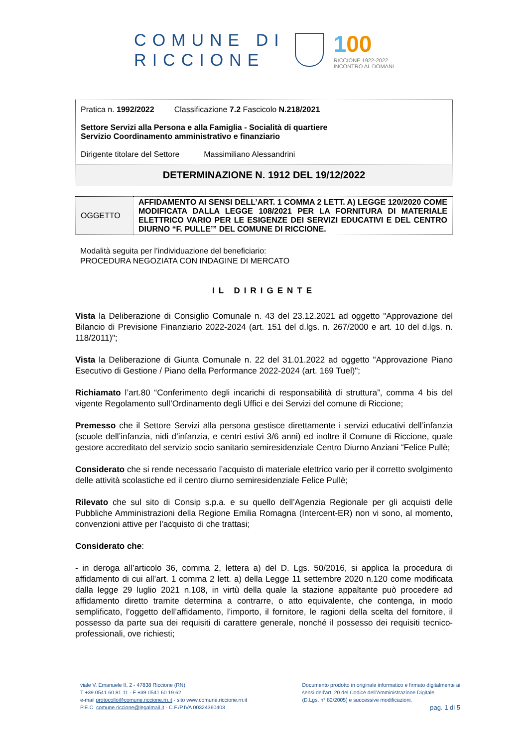COMUNE DI
RICCIONE
100
RICCIONE 1922-2022
INCONTRO AL DOMANI
Pratica n. 1992/2022 Classificazione 7.2 Fascicolo N.218/2021
Settore Servizi alla Persona e alla Famiglia - Socialità di quartiere
Servizio Coordinamento amministrativo e finanziario
Dirigente titolare del Settore Massimiliano Alessandrini
DETERMINAZIONE N. 1912 DEL 19/12/2022
| OGGETTO | AFFIDAMENTO AI SENSI DELL’ART. 1 COMMA 2 LETT. A) LEGGE 120/2020 COME MODIFICATA DALLA LEGGE 108/2021 PER LA FORNITURA DI MATERIALE ELETTRICO VARIO PER LE ESIGENZE DEI SERVIZI EDUCATIVI E DEL CENTRO DIURNO “F. PULLE’” DEL COMUNE DI RICCIONE. |
Modalità seguita per l’individuazione del beneficiario:
PROCEDURA NEGOZIATA CON INDAGINE DI MERCATO
IL DIRIGENTE
Vista la Deliberazione di Consiglio Comunale n. 43 del 23.12.2021 ad oggetto "Approvazione del Bilancio di Previsione Finanziario 2022-2024 (art. 151 del d.lgs. n. 267/2000 e art. 10 del d.lgs. n. 118/2011)";
Vista la Deliberazione di Giunta Comunale n. 22 del 31.01.2022 ad oggetto "Approvazione Piano Esecutivo di Gestione / Piano della Performance 2022-2024 (art. 169 Tuel)";
Richiamato l’art.80 “Conferimento degli incarichi di responsabilità di struttura”, comma 4 bis del vigente Regolamento sull’Ordinamento degli Uffici e dei Servizi del comune di Riccione;
Premesso che il Settore Servizi alla persona gestisce direttamente i servizi educativi dell’infanzia (scuole dell’infanzia, nidi d’infanzia, e centri estivi 3/6 anni) ed inoltre il Comune di Riccione, quale gestore accreditato del servizio socio sanitario semiresidenziale Centro Diurno Anziani “Felice Pullè;
Considerato che si rende necessario l’acquisto di materiale elettrico vario per il corretto svolgimento delle attività scolastiche ed il centro diurno semiresidenziale Felice Pullè;
Rilevato che sul sito di Consip s.p.a. e su quello dell’Agenzia Regionale per gli acquisti delle Pubbliche Amministrazioni della Regione Emilia Romagna (Intercent-ER) non vi sono, al momento, convenzioni attive per l’acquisto di che trattasi;
Considerato che:
- in deroga all’articolo 36, comma 2, lettera a) del D. Lgs. 50/2016, si applica la procedura di affidamento di cui all’art. 1 comma 2 lett. a) della Legge 11 settembre 2020 n.120 come modificata dalla legge 29 luglio 2021 n.108, in virtù della quale la stazione appaltante può procedere ad affidamento diretto tramite determina a contrarre, o atto equivalente, che contenga, in modo semplificato, l’oggetto dell’affidamento, l’importo, il fornitore, le ragioni della scelta del fornitore, il possesso da parte sua dei requisiti di carattere generale, nonché il possesso dei requisiti tecnico-professionali, ove richiesti;
viale V. Emanuele II, 2 - 47838 Riccione (RN)
T +39 0541 60 81 11 - F +39 0541 60 19 62
e-mail protocollo@comune.riccione.rn.it - sito www.comune.riccione.rn.it
P.E.C. comune.riccione@legalmail.it - C.F./P.IVA 00324360403
Documento prodotto in originale informatico e firmato digitalmente ai
sensi dell’art. 20 del Codice dell’Amministrazione Digitale
(D.Lgs. n° 82/2005) e successive modificazioni.
pag. 1 di 5